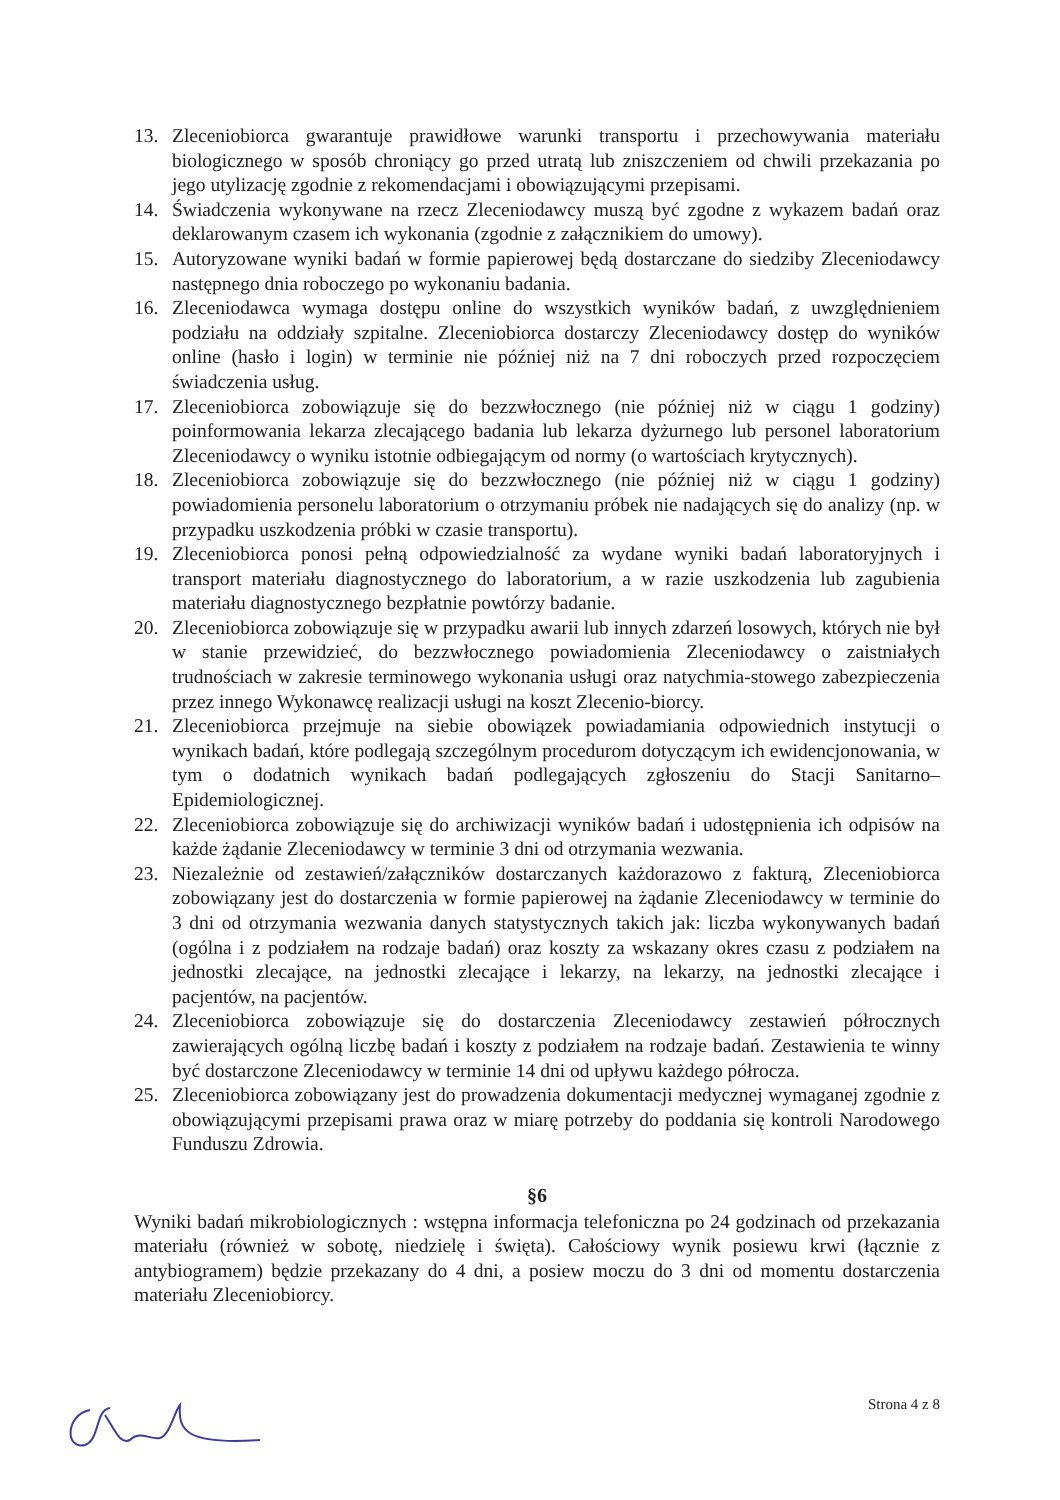13. Zleceniobiorca gwarantuje prawidłowe warunki transportu i przechowywania materiału biologicznego w sposób chroniący go przed utratą lub zniszczeniem od chwili przekazania po jego utylizację zgodnie z rekomendacjami i obowiązującymi przepisami.
14. Świadczenia wykonywane na rzecz Zleceniodawcy muszą być zgodne z wykazem badań oraz deklarowanym czasem ich wykonania (zgodnie z załącznikiem do umowy).
15. Autoryzowane wyniki badań w formie papierowej będą dostarczane do siedziby Zleceniodawcy następnego dnia roboczego po wykonaniu badania.
16. Zleceniodawca wymaga dostępu online do wszystkich wyników badań, z uwzględnieniem podziału na oddziały szpitalne. Zleceniobiorca dostarczy Zleceniodawcy dostęp do wyników online (hasło i login) w terminie nie później niż na 7 dni roboczych przed rozpoczęciem świadczenia usług.
17. Zleceniobiorca zobowiązuje się do bezzwłocznego (nie później niż w ciągu 1 godziny) poinformowania lekarza zlecającego badania lub lekarza dyżurnego lub personel laboratorium Zleceniodawcy o wyniku istotnie odbiegającym od normy (o wartościach krytycznych).
18. Zleceniobiorca zobowiązuje się do bezzwłocznego (nie później niż w ciągu 1 godziny) powiadomienia personelu laboratorium o otrzymaniu próbek nie nadających się do analizy (np. w przypadku uszkodzenia próbki w czasie transportu).
19. Zleceniobiorca ponosi pełną odpowiedzialność za wydane wyniki badań laboratoryjnych i transport materiału diagnostycznego do laboratorium, a w razie uszkodzenia lub zagubienia materiału diagnostycznego bezpłatnie powtórzy badanie.
20. Zleceniobiorca zobowiązuje się w przypadku awarii lub innych zdarzeń losowych, których nie był w stanie przewidzieć, do bezzwłocznego powiadomienia Zleceniodawcy o zaistniałych trudnościach w zakresie terminowego wykonania usługi oraz natychmia-stowego zabezpieczenia przez innego Wykonawcę realizacji usługi na koszt Zlecenio-biorcy.
21. Zleceniobiorca przejmuje na siebie obowiązek powiadamiania odpowiednich instytucji o wynikach badań, które podlegają szczególnym procedurom dotyczącym ich ewidencjonowania, w tym o dodatnich wynikach badań podlegających zgłoszeniu do Stacji Sanitarno–Epidemiologicznej.
22. Zleceniobiorca zobowiązuje się do archiwizacji wyników badań i udostępnienia ich odpisów na każde żądanie Zleceniodawcy w terminie 3 dni od otrzymania wezwania.
23. Niezależnie od zestawień/załączników dostarczanych każdorazowo z fakturą, Zleceniobiorca zobowiązany jest do dostarczenia w formie papierowej na żądanie Zleceniodawcy w terminie do 3 dni od otrzymania wezwania danych statystycznych takich jak: liczba wykonywanych badań (ogólna i z podziałem na rodzaje badań) oraz koszty za wskazany okres czasu z podziałem na jednostki zlecające, na jednostki zlecające i lekarzy, na lekarzy, na jednostki zlecające i pacjentów, na pacjentów.
24. Zleceniobiorca zobowiązuje się do dostarczenia Zleceniodawcy zestawień półrocznych zawierających ogólną liczbę badań i koszty z podziałem na rodzaje badań. Zestawienia te winny być dostarczone Zleceniodawcy w terminie 14 dni od upływu każdego półrocza.
25. Zleceniobiorca zobowiązany jest do prowadzenia dokumentacji medycznej wymaganej zgodnie z obowiązującymi przepisami prawa oraz w miarę potrzeby do poddania się kontroli Narodowego Funduszu Zdrowia.
§6
Wyniki badań mikrobiologicznych : wstępna informacja telefoniczna po 24 godzinach od przekazania materiału (również w sobotę, niedzielę i święta). Całościowy wynik posiewu krwi (łącznie z antybiogramem) będzie przekazany do 4 dni, a posiew moczu do 3 dni od momentu dostarczenia materiału Zleceniobiorcy.
Strona 4 z 8